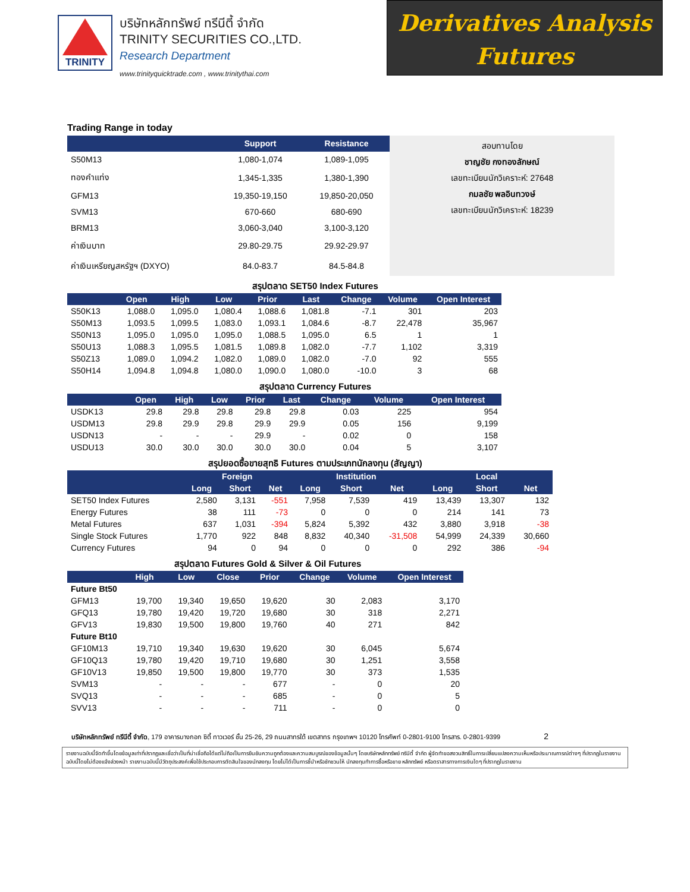TRINITY
บริษัทหลักทรัพย์ ทรีนีตี้ จำกัด
TRINITY SECURITIES CO.,LTD.
Research Department
www.trinityquicktrade.com , www.trinitythai.com
Derivatives Analysis
Futures
Trading Range in today
| | Support | Resistance |
| --- | --- | --- |
| S50M13 | 1,080-1,074 | 1,089-1,095 |
| ทองคำแท่ง | 1,345-1,335 | 1,380-1,390 |
| GFM13 | 19,350-19,150 | 19,850-20,050 |
| SVM13 | 670-660 | 680-690 |
| BRM13 | 3,060-3,040 | 3,100-3,120 |
| ค่าเงินบาท | 29.80-29.75 | 29.92-29.97 |
| ค่าเงินเหรียญสหรัฐฯ (DXYO) | 84.0-83.7 | 84.5-84.8 |
สอบทานโดย
ชาญชัย กงทองลักษณ์
เลขทะเบียนนักวิเคราะห์: 27648
กมลชัย พลอินทวงษ์
เลขทะเบียนนักวิเคราะห์: 18239
สรุปตลาด SET50 Index Futures
| | Open | High | Low | Prior | Last | Change | Volume | Open Interest |
| --- | --- | --- | --- | --- | --- | --- | --- | --- |
| S50K13 | 1,088.0 | 1,095.0 | 1,080.4 | 1,088.6 | 1,081.8 | -7.1 | 301 | 203 |
| S50M13 | 1,093.5 | 1,099.5 | 1,083.0 | 1,093.1 | 1,084.6 | -8.7 | 22,478 | 35,967 |
| S50N13 | 1,095.0 | 1,095.0 | 1,095.0 | 1,088.5 | 1,095.0 | 6.5 | 1 | 1 |
| S50U13 | 1,088.3 | 1,095.5 | 1,081.5 | 1,089.8 | 1,082.0 | -7.7 | 1,102 | 3,319 |
| S50Z13 | 1,089.0 | 1,094.2 | 1,082.0 | 1,089.0 | 1,082.0 | -7.0 | 92 | 555 |
| S50H14 | 1,094.8 | 1,094.8 | 1,080.0 | 1,090.0 | 1,080.0 | -10.0 | 3 | 68 |
สรุปตลาด Currency Futures
| | Open | High | Low | Prior | Last | Change | Volume | Open Interest |
| --- | --- | --- | --- | --- | --- | --- | --- | --- |
| USDK13 | 29.8 | 29.8 | 29.8 | 29.8 | 29.8 | 0.03 | 225 | 954 |
| USDM13 | 29.8 | 29.9 | 29.8 | 29.9 | 29.9 | 0.05 | 156 | 9,199 |
| USDN13 | - | - | - | 29.9 | - | 0.02 | 0 | 158 |
| USDU13 | 30.0 | 30.0 | 30.0 | 30.0 | 30.0 | 0.04 | 5 | 3,107 |
สรุปยอดซื้อขายสุทธิ Futures ตามประเภทนักลงทุน (สัญญา)
| | Foreign | | | Institution | | | Local | | |
| --- | --- | --- | --- | --- | --- | --- | --- | --- | --- |
| | Long | Short | Net | Long | Short | Net | Long | Short | Net |
| SET50 Index Futures | 2,580 | 3,131 | -551 | 7,958 | 7,539 | 419 | 13,439 | 13,307 | 132 |
| Energy Futures | 38 | 111 | -73 | 0 | 0 | 0 | 214 | 141 | 73 |
| Metal Futures | 637 | 1,031 | -394 | 5,824 | 5,392 | 432 | 3,880 | 3,918 | -38 |
| Single Stock Futures | 1,770 | 922 | 848 | 8,832 | 40,340 | -31,508 | 54,999 | 24,339 | 30,660 |
| Currency Futures | 94 | 0 | 94 | 0 | 0 | 0 | 292 | 386 | -94 |
สรุปตลาด Futures Gold & Silver & Oil Futures
| | High | Low | Close | Prior | Change | Volume | Open Interest |
| --- | --- | --- | --- | --- | --- | --- | --- |
| Future Bt50 | | | | | | | |
| GFM13 | 19,700 | 19,340 | 19,650 | 19,620 | 30 | 2,083 | 3,170 |
| GFQ13 | 19,780 | 19,420 | 19,720 | 19,680 | 30 | 318 | 2,271 |
| GFV13 | 19,830 | 19,500 | 19,800 | 19,760 | 40 | 271 | 842 |
| Future Bt10 | | | | | | | |
| GF10M13 | 19,710 | 19,340 | 19,630 | 19,620 | 30 | 6,045 | 5,674 |
| GF10Q13 | 19,780 | 19,420 | 19,710 | 19,680 | 30 | 1,251 | 3,558 |
| GF10V13 | 19,850 | 19,500 | 19,800 | 19,770 | 30 | 373 | 1,535 |
| SVM13 | - | - | - | 677 | - | 0 | 20 |
| SVQ13 | - | - | - | 685 | - | 0 | 5 |
| SVV13 | - | - | - | 711 | - | 0 | 0 |
บริษัทหลักทรัพย์ ทรีนีตี้ จำกัด, 179 อาคารบางกอก ซิตี้ ทาวเวอร์ ชั้น 25-26, 29 ถนนสาทรใต้ เขตสาทร กรุงเทพฯ 10120 โทรศัพท์ 0-2801-9100 โทรสาร. 0-2801-9399 2
รายงานฉบับนี้จัดทำขึ้นโดยข้อมูลเท่าที่ปรากฏและเชื่อว่าเป็นที่น่าเชื่อถือได้แต่ไม่ถือเป็นการยืนยันความถูกต้องและความสมบูรณ์ของข้อมูลนั้นๆ โดยบริษัทหลักทรัพย์ ทรีนีตี้ จำกัด ผู้จัดทำขอสงวนสิทธิ์ในการเปลี่ยนแปลงความเห็นหรือประมาณการณ์ต่างๆ ที่ปรากฏในรายงานฉบับนี้โดยไม่ต้องแจ้งล่วงหน้า รายงานฉบับนี้มีวัตถุประสงค์เพื่อใช้ประกอบการตัดสินใจของนักลงทุน โดยไม่ได้เป็นการชี้นำหรือชักชวนให้ นักลงทุนทำการซื้อหรือขาย หลักทรัพย์ หรือตราสารทางการเงินใดๆ ที่ปรากฏในรายงาน